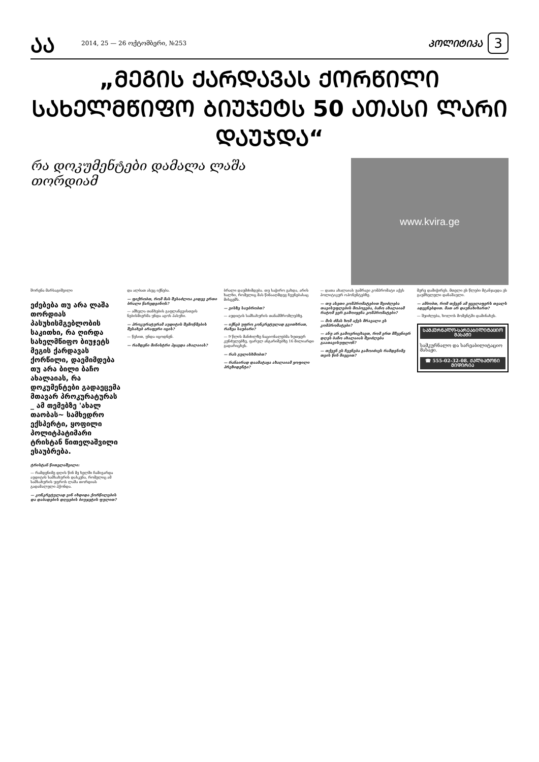ᲐᲐ
2014, 25 — 26 ოქტომბერი, №253
ᲞᲝᲚᲘᲢᲘᲙᲐ
3
„ᲛᲔᲒᲘᲡ ᲥᲐᲠᲓᲐᲕᲐᲡ ᲥᲝᲠᲬᲘᲚᲘ ᲡᲐᲮᲔᲚᲛᲬᲘᲤᲝ ᲑᲘᲣᲯᲔᲢᲡ 50 ᲐᲗᲐᲡᲘ ᲚᲐᲠᲘ ᲓᲐᲣᲯᲓᲐ“
რა დოკუმენტები დამალა ლაშა თორდიამ
www.kvira.ge
შორენა მარსაგიშვილი
ეძებება თუ არა ლაშა თორდიას პასუხისმგებლობის საკითხი, რა ღირდა სახელმწიფო ბიუჯეტს მეგის ქარდავას ქორწილი, დაემიმდება თუ არა ბილი ბაჩო ახალაიას, რა დოკუმენტები გადაეცემა მთავარ პროკურატურას _ ამ თემებზე 'ახალ თაობას~ სამხედრო ექსპერტი, ყოფილი პოლიტპატიმარი ტრისტან წითელაშვილი ესაუბრება.
ტრისტან წითელაშვილი:
— რამდენიმე დღის წინ მე ხელში ჩამივარდა აუდიტის სამსახურის დასკვნა, რომელიც ამ სამსახურის უფროს ლაშა თორდიას გადამალული ჰქონდა.
— კონკრეტულად ვინ იხდიდა ქორწილების და დაბადების დღეების ბიუჯეტის ფულით?
და ალბათ ასეც იქნება.
— ფიქრობთ, რომ მას შესაძლოა კიდევ ერთი ბრალი წარედგინოს?
— ამხელა თანხების გაფლანგვისთვის ნებისმიერმა უნდა აგოს პასუხი.
— პროკურატურამ აუდიტის შემოწმების შესახებ არაფერი იცის?
— წესით, უნდა იცოდნენ.
— რამდენი მინისტრი ჰყავდა ახალაიას?
ბრალი დაუმძიმდება. თუ საჭირო გახდა, არის ხალხი, რომელიც მას წინააღმდეგ ჩვენებასაც მისცემს.
— ვისზე საუბრობთ?
— აუდიტის სამსახურის თანამშრომლებზე.
— იქნებ უფრო კონკრეტულად გვითხრათ, რაზეა საუბარი?
— 9 წლის მანძილზე ნაციონალებმა ხუთჯერ კუნძულებზე, ფარულ ანგარიშებზე 16 მილიარდი გადარიცხეს.
— რას გულისხმობთ?
— რანაირად დაამატაყა ახალაიამ ყოფილი პრეზიდენტი?
— დათა ახალაიას უამრავი კომპრომატი აქვს პოლიტიკურ ოპონენტებზე.
— თუ ასეთი კომპრომატებით შეიძლება თავისუფლების მოპოვება, ბაჩო ახალაიამ რატომ ვერ გამოიყენა კომპრომატები?
— მის ძმას ხომ აქვს მრავალი ეს კომპრომატები?
— ანუ არ გამოვრიცხავთ, რომ ერთ მშვენიერ დღეს ბაჩო ახალაიას შეიძლება გაათავისუფლონ?
— თქვენ ეს ჩვენება გამოიძიეს რამდენიმე თვის წინ მიეცით?
მერე დამიჭირეს. მთელი ეს წლები მტანჯავდა ეს გაუმხელელი დანაშაული.
— ამბობთ, რომ თქვენ ამ ყველაფერს თვალს ადევნებდით. მათ არ დაუნახიხართ?
— შეიძლება, ხოლოს მომენტში დამინახეს.
ᲡᲐᲛᲙᲣᲠᲜᲐᲚᲝ-ᲡᲐᲠᲔᲐᲑᲘᲚᲘᲢᲐᲪᲘᲝ ᲛᲐᲡᲐᲟᲘ
სამკურნალო და სარეაბილიტაციო მასაჟი.
☎ 555-02-32-08. ᲥᲐᲚᲑᲐᲢᲝᲜᲘ ᲛᲘᲓᲘᲠᲘᲐ